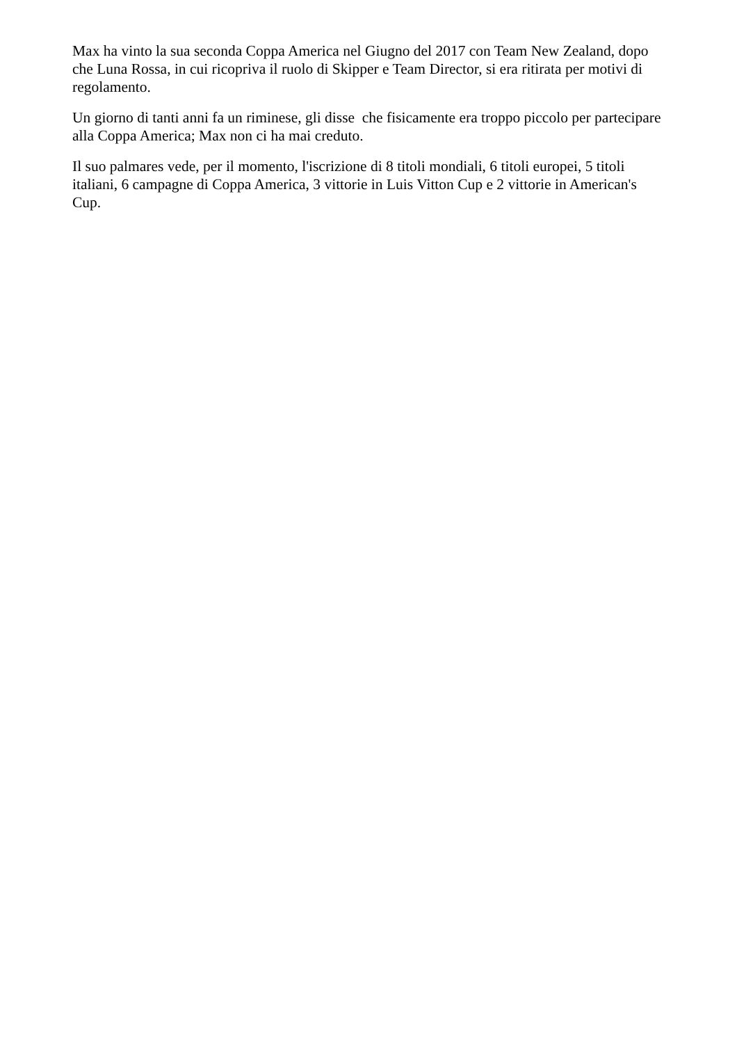Max ha vinto la sua seconda Coppa America nel Giugno del 2017 con Team New Zealand, dopo che Luna Rossa, in cui ricopriva il ruolo di Skipper e Team Director, si era ritirata per motivi di regolamento.
Un giorno di tanti anni fa un riminese, gli disse che fisicamente era troppo piccolo per partecipare alla Coppa America; Max non ci ha mai creduto.
Il suo palmares vede, per il momento, l'iscrizione di 8 titoli mondiali, 6 titoli europei, 5 titoli italiani, 6 campagne di Coppa America, 3 vittorie in Luis Vitton Cup e 2 vittorie in American's Cup.